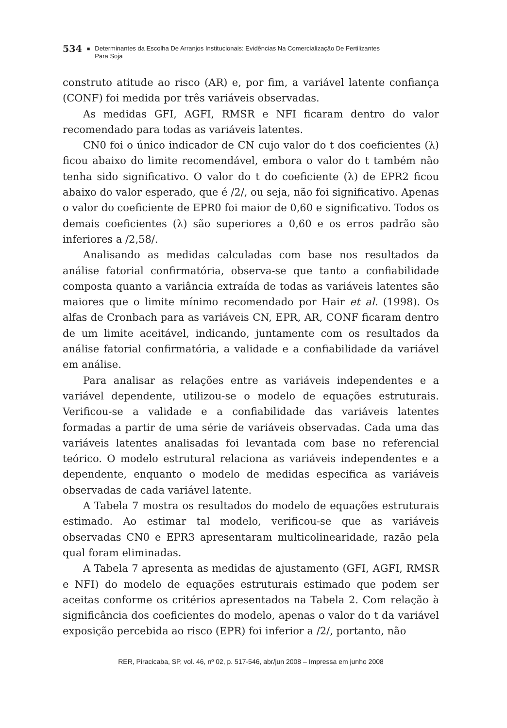534 ■ Determinantes da Escolha De Arranjos Institucionais: Evidências Na Comercialização De Fertilizantes
Para Soja
construto atitude ao risco (AR) e, por fim, a variável latente confiança (CONF) foi medida por três variáveis observadas.
As medidas GFI, AGFI, RMSR e NFI ficaram dentro do valor recomendado para todas as variáveis latentes.
CN0 foi o único indicador de CN cujo valor do t dos coeficientes (λ) ficou abaixo do limite recomendável, embora o valor do t também não tenha sido significativo. O valor do t do coeficiente (λ) de EPR2 ficou abaixo do valor esperado, que é /2/, ou seja, não foi significativo. Apenas o valor do coeficiente de EPR0 foi maior de 0,60 e significativo. Todos os demais coeficientes (λ) são superiores a 0,60 e os erros padrão são inferiores a /2,58/.
Analisando as medidas calculadas com base nos resultados da análise fatorial confirmatória, observa-se que tanto a confiabilidade composta quanto a variância extraída de todas as variáveis latentes são maiores que o limite mínimo recomendado por Hair et al. (1998). Os alfas de Cronbach para as variáveis CN, EPR, AR, CONF ficaram dentro de um limite aceitável, indicando, juntamente com os resultados da análise fatorial confirmatória, a validade e a confiabilidade da variável em análise.
Para analisar as relações entre as variáveis independentes e a variável dependente, utilizou-se o modelo de equações estruturais. Verificou-se a validade e a confiabilidade das variáveis latentes formadas a partir de uma série de variáveis observadas. Cada uma das variáveis latentes analisadas foi levantada com base no referencial teórico. O modelo estrutural relaciona as variáveis independentes e a dependente, enquanto o modelo de medidas especifica as variáveis observadas de cada variável latente.
A Tabela 7 mostra os resultados do modelo de equações estruturais estimado. Ao estimar tal modelo, verificou-se que as variáveis observadas CN0 e EPR3 apresentaram multicolinearidade, razão pela qual foram eliminadas.
A Tabela 7 apresenta as medidas de ajustamento (GFI, AGFI, RMSR e NFI) do modelo de equações estruturais estimado que podem ser aceitas conforme os critérios apresentados na Tabela 2. Com relação à significância dos coeficientes do modelo, apenas o valor do t da variável exposição percebida ao risco (EPR) foi inferior a /2/, portanto, não
RER, Piracicaba, SP, vol. 46, nº 02, p. 517-546, abr/jun 2008 – Impressa em junho 2008